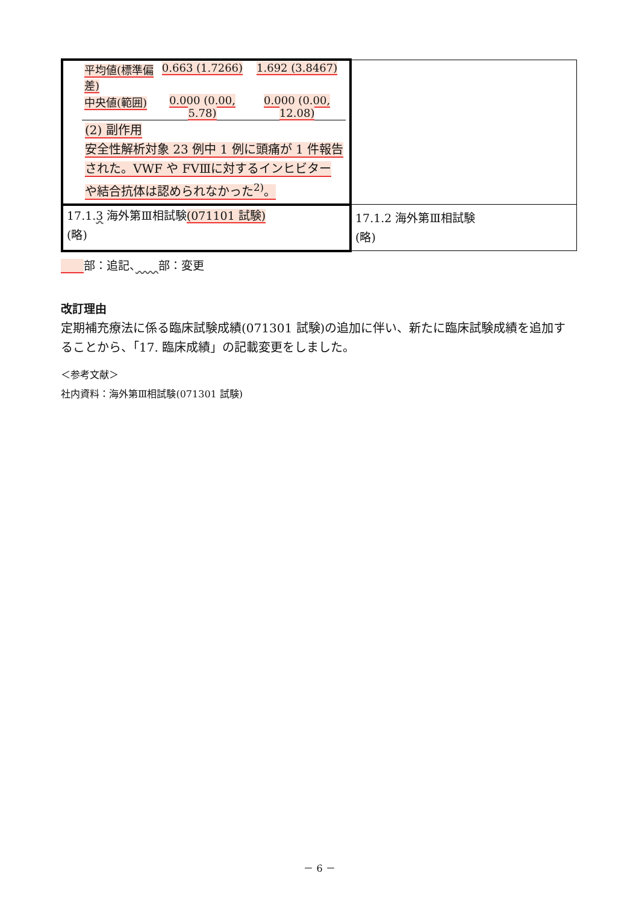| / 平均値(標準偏差) / 0.663 (1.7266) / 1.692 (3.8467) / / 中央値(範囲) / 0.000 (0.00, 5.78) / 0.000 (0.00, 12.08) / (2) 副作用 安全性解析対象 23 例中 1 例に頭痛が 1 件報告された。VWF や FVⅢに対するインヒビター や結合抗体は認められなかった<sup>2)</sup>。 | |
| 17.1. 3 海外第Ⅲ相試験 (071101 試験) (略) | 17.1.2 海外第Ⅲ相試験 (略) |
　　 部：追記、　　 部：変更
改訂理由
定期補充療法に係る臨床試験成績(071301 試験)の追加に伴い、新たに臨床試験成績を追加することから、「17. 臨床成績」の記載変更をしました。
＜参考文献＞
社内資料：海外第Ⅲ相試験(071301 試験)
－ 6 －